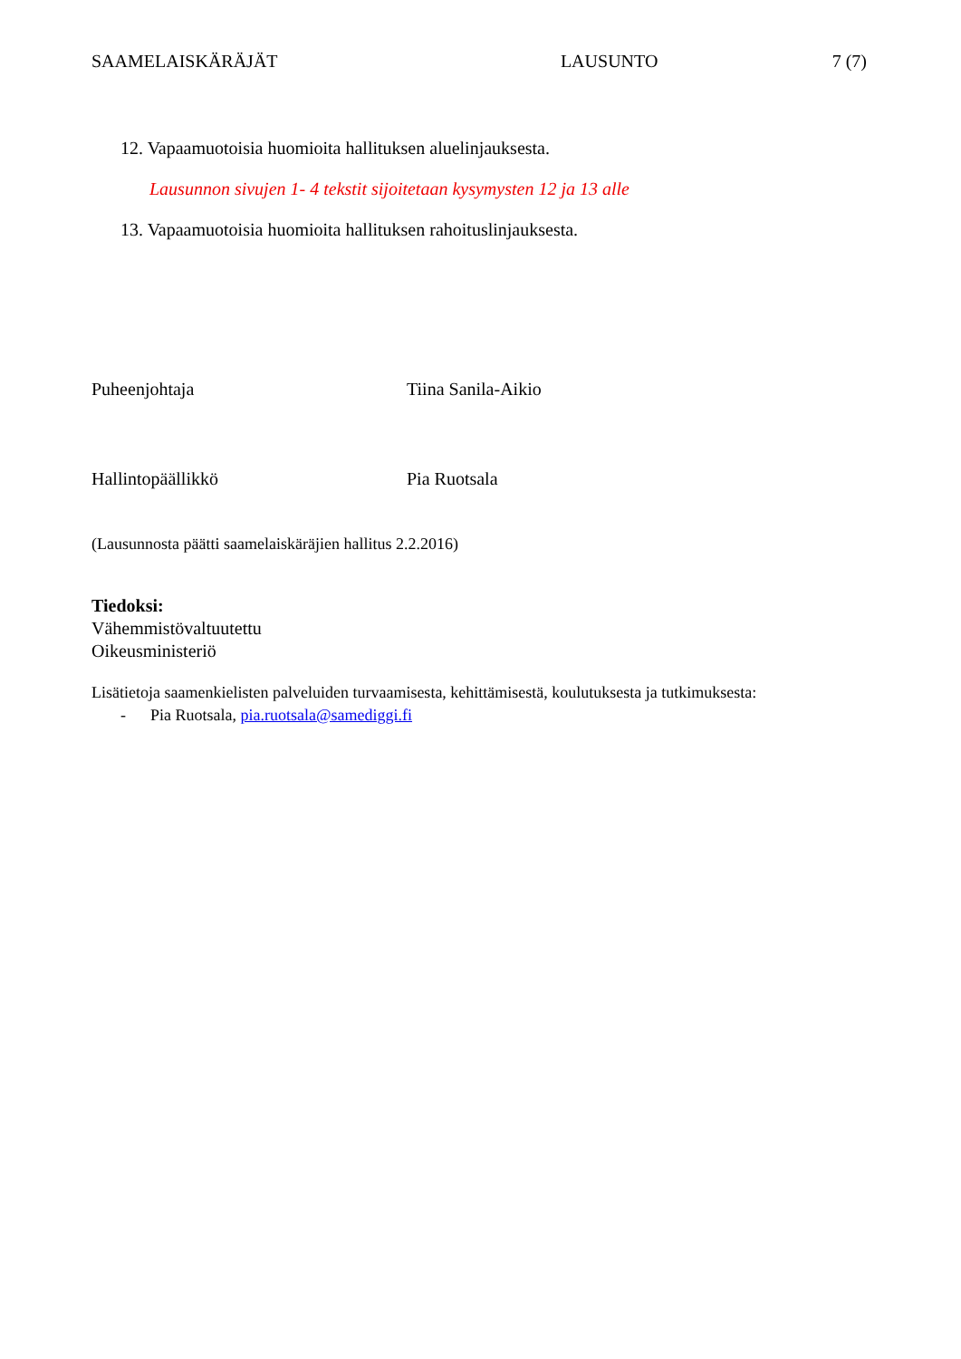SAAMELAISKÄRÄJÄT LAUSUNTO 7 (7)
12. Vapaamuotoisia huomioita hallituksen aluelinjauksesta.
Lausunnon sivujen 1- 4 tekstit sijoitetaan kysymysten 12 ja 13 alle
13. Vapaamuotoisia huomioita hallituksen rahoituslinjauksesta.
Puheenjohtaja Tiina Sanila-Aikio
Hallintopäällikkö Pia Ruotsala
(Lausunnosta päätti saamelaiskäräjien hallitus 2.2.2016)
Tiedoksi:
Vähemmistövaltuutettu
Oikeusministeriö
Lisätietoja saamenkielisten palveluiden turvaamisesta, kehittämisestä, koulutuksesta ja tutkimuksesta:
- Pia Ruotsala, pia.ruotsala@samediggi.fi